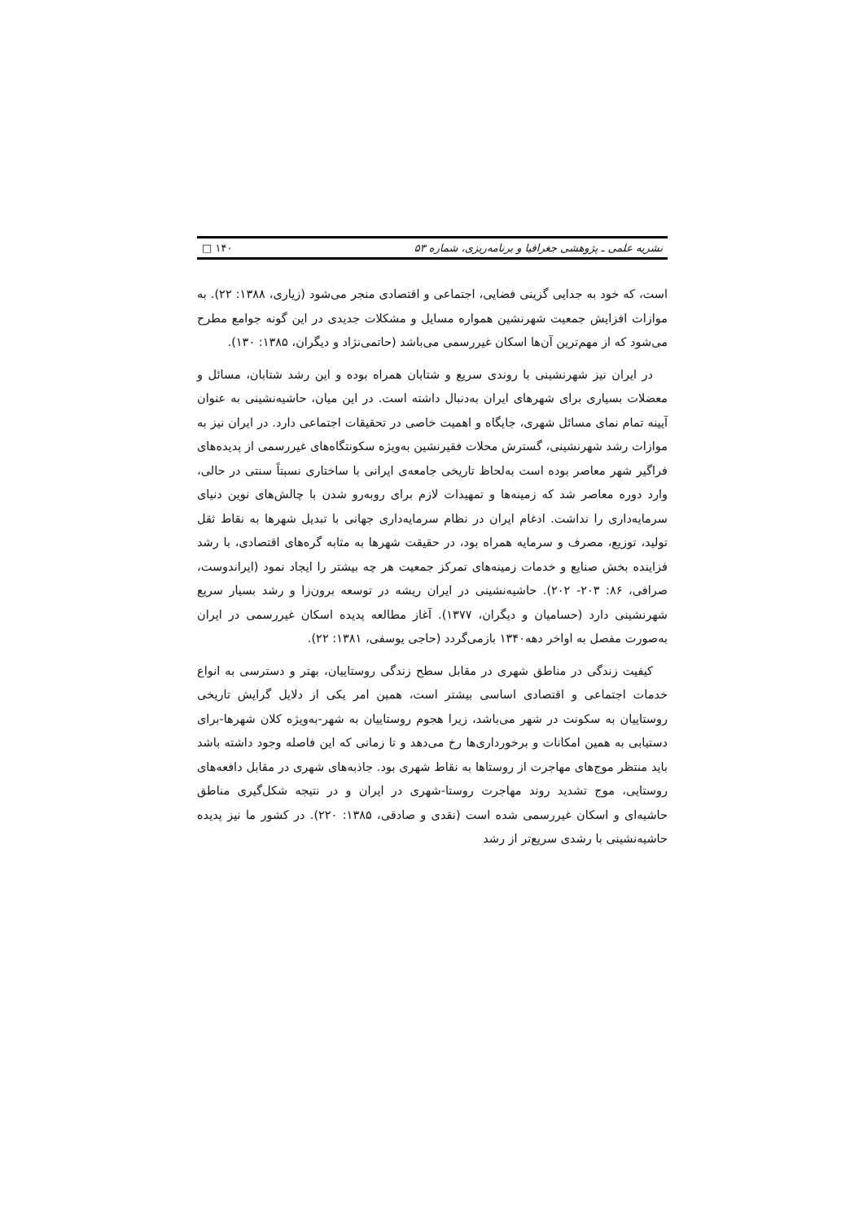نشریه علمی ـ پژوهشی جغرافیا و برنامه‌ریزی، شماره ۵۳ □ ۱۴۰
است، که خود به جدایی گزینی فضایی، اجتماعی و اقتصادی منجر می‌شود (زیاری، ۱۳۸۸: ۲۲). به موازات افزایش جمعیت شهرنشین همواره مسایل و مشکلات جدیدی در این گونه جوامع مطرح می‌شود که از مهم‌ترین آن‌ها اسکان غیررسمی می‌باشد (حاتمی‌نژاد و دیگران، ۱۳۸۵: ۱۳۰).
در ایران نیز شهرنشینی با روندی سریع و شتابان همراه بوده و این رشد شتابان، مسائل و معضلات بسیاری برای شهرهای ایران به‌دنبال داشته است. در این میان، حاشیه‌نشینی به عنوان آیینه تمام نمای مسائل شهری، جایگاه و اهمیت خاصی در تحقیقات اجتماعی دارد. در ایران نیز به موازات رشد شهرنشینی، گسترش محلات فقیرنشین به‌ویژه سکونتگاه‌های غیررسمی از پدیده‌های فراگیر شهر معاصر بوده است به‌لحاظ تاریخی جامعه‌ی ایرانی با ساختاری نسبتاً سنتی در حالی، وارد دوره معاصر شد که زمینه‌ها و تمهیدات لازم برای روبه‌رو شدن با چالش‌های نوین دنیای سرمایه‌داری را نداشت. ادغام ایران در نظام سرمایه‌داری جهانی با تبدیل شهرها به نقاط ثقل تولید، توزیع، مصرف و سرمایه همراه بود، در حقیقت شهرها به مثابه گره‌های اقتصادی، با رشد فزاینده بخش صنایع و خدمات زمینه‌های تمرکز جمعیت هر چه بیشتر را ایجاد نمود (ایراندوست، صرافی، ۸۶: ۲۰۳- ۲۰۲). حاشیه‌نشینی در ایران ریشه در توسعه برون‌زا و رشد بسیار سریع شهرنشینی دارد (حسامیان و دیگران، ۱۳۷۷). آغاز مطالعه پدیده اسکان غیررسمی در ایران به‌صورت مفصل به اواخر دهه۱۳۴۰ بازمی‌گردد (حاجی یوسفی، ۱۳۸۱: ۲۲).
کیفیت زندگی در مناطق شهری در مقابل سطح زندگی روستاییان، بهتر و دسترسی به انواع خدمات اجتماعی و اقتصادی اساسی بیشتر است، همین امر یکی از دلایل گرایش تاریخی روستاییان به سکونت در شهر می‌باشد، زیرا هجوم روستاییان به شهر-به‌ویژه کلان شهرها-برای دستیابی به همین امکانات و برخورداری‌ها رخ می‌دهد و تا زمانی که این فاصله وجود داشته باشد باید منتظر موج‌های مهاجرت از روستاها به نقاط شهری بود. جاذبه‌های شهری در مقابل دافعه‌های روستایی، موج تشدید روند مهاجرت روستا-شهری در ایران و در نتیجه شکل‌گیری مناطق حاشیه‌ای و اسکان غیررسمی شده است (نقدی و صادقی، ۱۳۸۵: ۲۲۰). در کشور ما نیز پدیده حاشیه‌نشینی با رشدی سریع‌تر از رشد